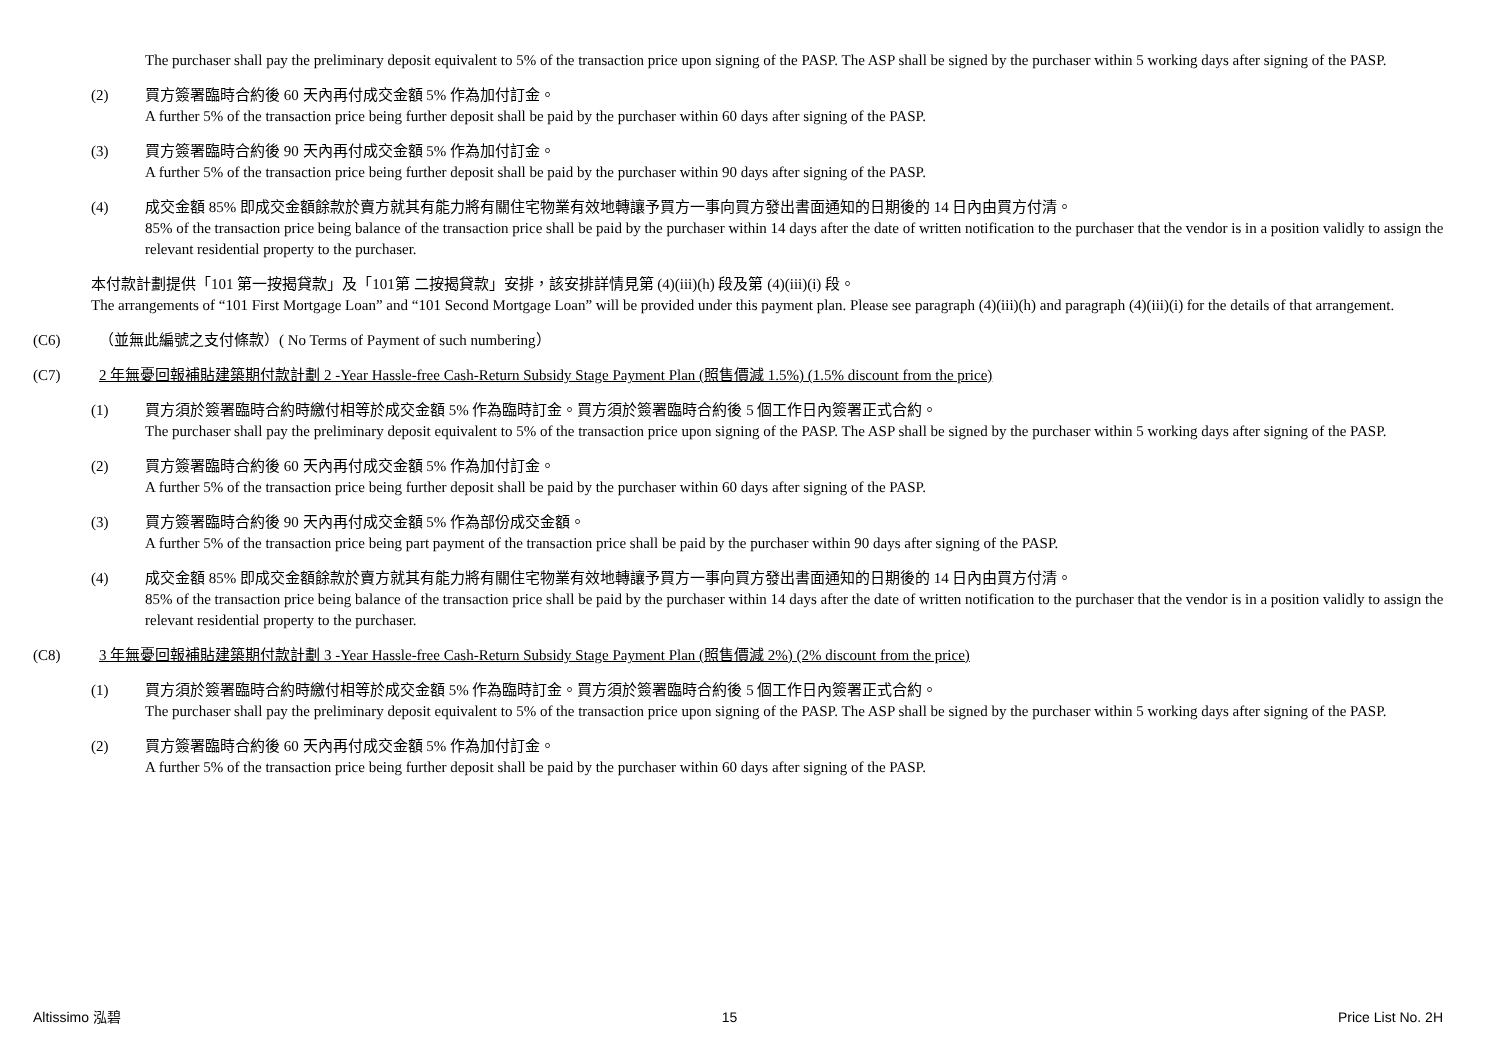The purchaser shall pay the preliminary deposit equivalent to 5% of the transaction price upon signing of the PASP. The ASP shall be signed by the purchaser within 5 working days after signing of the PASP.
(2) 買方簽署臨時合約後 60 天內再付成交金額 5% 作為加付訂金。
A further 5% of the transaction price being further deposit shall be paid by the purchaser within 60 days after signing of the PASP.
(3) 買方簽署臨時合約後 90 天內再付成交金額 5% 作為加付訂金。
A further 5% of the transaction price being further deposit shall be paid by the purchaser within 90 days after signing of the PASP.
(4) 成交金額 85% 即成交金額餘款於賣方就其有能力將有關住宅物業有效地轉讓予買方一事向買方發出書面通知的日期後的 14 日內由買方付清。
85% of the transaction price being balance of the transaction price shall be paid by the purchaser within 14 days after the date of written notification to the purchaser that the vendor is in a position validly to assign the relevant residential property to the purchaser.
本付款計劃提供「101 第一按揭貸款」及「101第 二按揭貸款」安排，該安排詳情見第 (4)(iii)(h) 段及第 (4)(iii)(i) 段。
The arrangements of “101 First Mortgage Loan” and “101 Second Mortgage Loan” will be provided under this payment plan. Please see paragraph (4)(iii)(h) and paragraph (4)(iii)(i) for the details of that arrangement.
(C6) （並無此編號之支付條款）( No Terms of Payment of such numbering）
(C7) 2 年無憂回報補貼建築期付款計劃 2 -Year Hassle-free Cash-Return Subsidy Stage Payment Plan (照售價減 1.5%) (1.5% discount from the price)
(1) 買方須於簽署臨時合約時繳付相等於成交金額 5% 作為臨時訂金。買方須於簽署臨時合約後 5 個工作日內簽署正式合約。
The purchaser shall pay the preliminary deposit equivalent to 5% of the transaction price upon signing of the PASP. The ASP shall be signed by the purchaser within 5 working days after signing of the PASP.
(2) 買方簽署臨時合約後 60 天內再付成交金額 5% 作為加付訂金。
A further 5% of the transaction price being further deposit shall be paid by the purchaser within 60 days after signing of the PASP.
(3) 買方簽署臨時合約後 90 天內再付成交金額 5% 作為部份成交金額。
A further 5% of the transaction price being part payment of the transaction price shall be paid by the purchaser within 90 days after signing of the PASP.
(4) 成交金額 85% 即成交金額餘款於賣方就其有能力將有關住宅物業有效地轉讓予買方一事向買方發出書面通知的日期後的 14 日內由買方付清。
85% of the transaction price being balance of the transaction price shall be paid by the purchaser within 14 days after the date of written notification to the purchaser that the vendor is in a position validly to assign the relevant residential property to the purchaser.
(C8) 3 年無憂回報補貼建築期付款計劃 3 -Year Hassle-free Cash-Return Subsidy Stage Payment Plan (照售價減 2%) (2% discount from the price)
(1) 買方須於簽署臨時合約時繳付相等於成交金額 5% 作為臨時訂金。買方須於簽署臨時合約後 5 個工作日內簽署正式合約。
The purchaser shall pay the preliminary deposit equivalent to 5% of the transaction price upon signing of the PASP. The ASP shall be signed by the purchaser within 5 working days after signing of the PASP.
(2) 買方簽署臨時合約後 60 天內再付成交金額 5% 作為加付訂金。
A further 5% of the transaction price being further deposit shall be paid by the purchaser within 60 days after signing of the PASP.
Altissimo 泓碧 15 Price List No. 2H